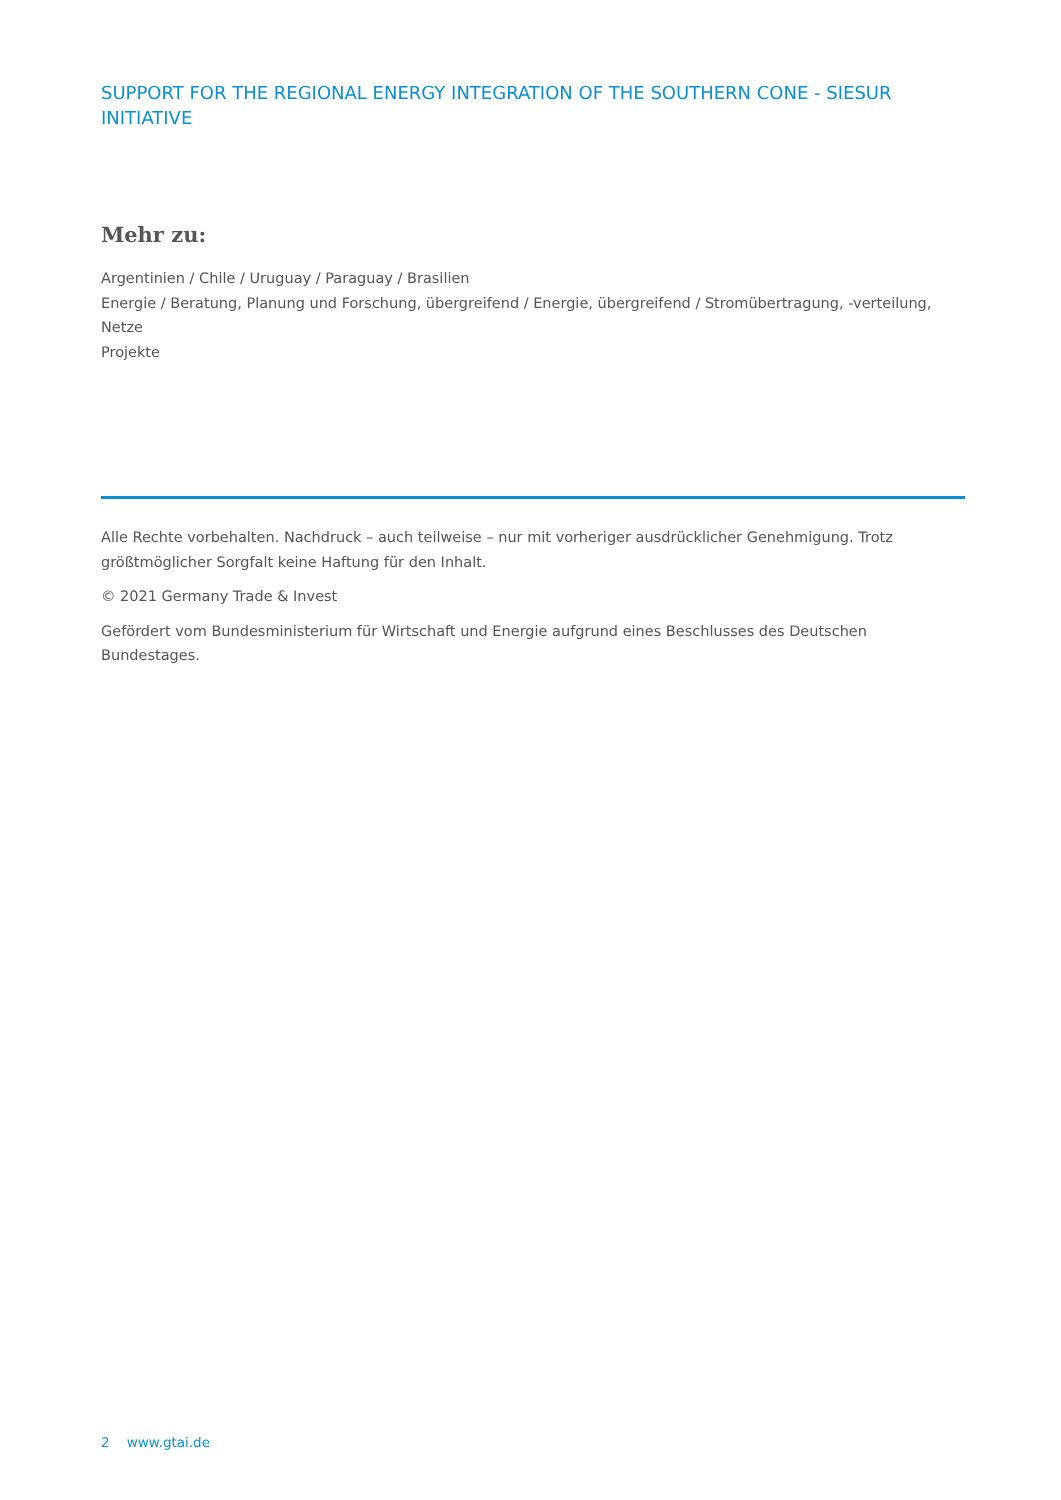SUPPORT FOR THE REGIONAL ENERGY INTEGRATION OF THE SOUTHERN CONE - SIESUR INITIATIVE
Mehr zu:
Argentinien / Chile / Uruguay / Paraguay / Brasilien
Energie / Beratung, Planung und Forschung, übergreifend / Energie, übergreifend / Stromübertragung, -verteilung, Netze
Projekte
Alle Rechte vorbehalten. Nachdruck – auch teilweise – nur mit vorheriger ausdrücklicher Genehmigung. Trotz größtmöglicher Sorgfalt keine Haftung für den Inhalt.
© 2021 Germany Trade & Invest
Gefördert vom Bundesministerium für Wirtschaft und Energie aufgrund eines Beschlusses des Deutschen Bundestages.
2 www.gtai.de